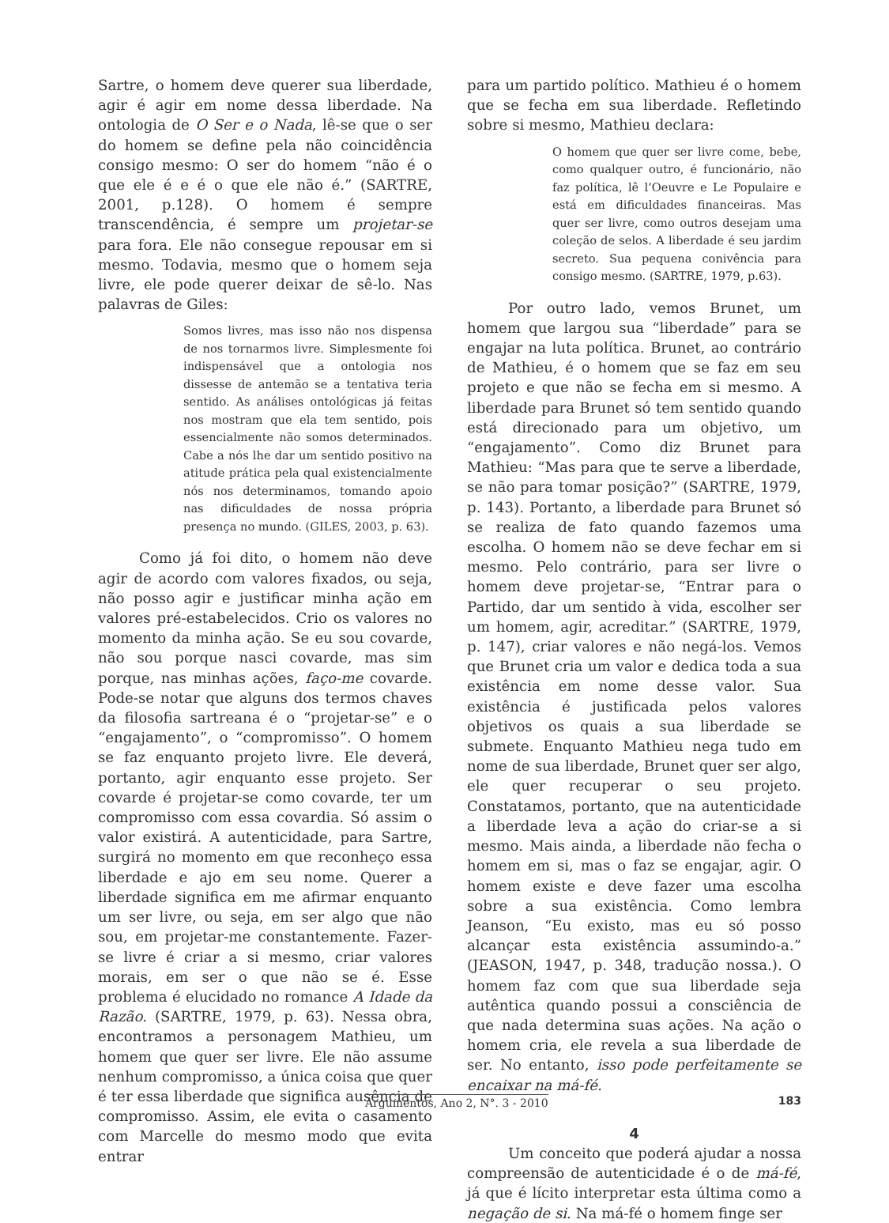Sartre, o homem deve querer sua liberdade, agir é agir em nome dessa liberdade. Na ontologia de O Ser e o Nada, lê-se que o ser do homem se define pela não coincidência consigo mesmo: O ser do homem “não é o que ele é e é o que ele não é.” (SARTRE, 2001, p.128). O homem é sempre transcendência, é sempre um projetar-se para fora. Ele não consegue repousar em si mesmo. Todavia, mesmo que o homem seja livre, ele pode querer deixar de sê-lo. Nas palavras de Giles:
Somos livres, mas isso não nos dispensa de nos tornarmos livre. Simplesmente foi indispensável que a ontologia nos dissesse de antemão se a tentativa teria sentido. As análises ontológicas já feitas nos mostram que ela tem sentido, pois essencialmente não somos determinados. Cabe a nós lhe dar um sentido positivo na atitude prática pela qual existencialmente nós nos determinamos, tomando apoio nas dificuldades de nossa própria presença no mundo. (GILES, 2003, p. 63).
Como já foi dito, o homem não deve agir de acordo com valores fixados, ou seja, não posso agir e justificar minha ação em valores pré-estabelecidos. Crio os valores no momento da minha ação. Se eu sou covarde, não sou porque nasci covarde, mas sim porque, nas minhas ações, faço-me covarde. Pode-se notar que alguns dos termos chaves da filosofia sartreana é o “projetar-se” e o “engajamento”, o “compromisso”. O homem se faz enquanto projeto livre. Ele deverá, portanto, agir enquanto esse projeto. Ser covarde é projetar-se como covarde, ter um compromisso com essa covardia. Só assim o valor existirá. A autenticidade, para Sartre, surgirá no momento em que reconheço essa liberdade e ajo em seu nome. Querer a liberdade significa em me afirmar enquanto um ser livre, ou seja, em ser algo que não sou, em projetar-me constantemente. Fazer-se livre é criar a si mesmo, criar valores morais, em ser o que não se é. Esse problema é elucidado no romance A Idade da Razão. (SARTRE, 1979, p. 63). Nessa obra, encontramos a personagem Mathieu, um homem que quer ser livre. Ele não assume nenhum compromisso, a única coisa que quer é ter essa liberdade que significa ausência de compromisso. Assim, ele evita o casamento com Marcelle do mesmo modo que evita entrar
para um partido político. Mathieu é o homem que se fecha em sua liberdade. Refletindo sobre si mesmo, Mathieu declara:
O homem que quer ser livre come, bebe, como qualquer outro, é funcionário, não faz política, lê l’Oeuvre e Le Populaire e está em dificuldades financeiras. Mas quer ser livre, como outros desejam uma coleção de selos. A liberdade é seu jardim secreto. Sua pequena conivência para consigo mesmo. (SARTRE, 1979, p.63).
Por outro lado, vemos Brunet, um homem que largou sua “liberdade” para se engajar na luta política. Brunet, ao contrário de Mathieu, é o homem que se faz em seu projeto e que não se fecha em si mesmo. A liberdade para Brunet só tem sentido quando está direcionado para um objetivo, um “engajamento”. Como diz Brunet para Mathieu: “Mas para que te serve a liberdade, se não para tomar posição?” (SARTRE, 1979, p. 143). Portanto, a liberdade para Brunet só se realiza de fato quando fazemos uma escolha. O homem não se deve fechar em si mesmo. Pelo contrário, para ser livre o homem deve projetar-se, “Entrar para o Partido, dar um sentido à vida, escolher ser um homem, agir, acreditar.” (SARTRE, 1979, p. 147), criar valores e não negá-los. Vemos que Brunet cria um valor e dedica toda a sua existência em nome desse valor. Sua existência é justificada pelos valores objetivos os quais a sua liberdade se submete. Enquanto Mathieu nega tudo em nome de sua liberdade, Brunet quer ser algo, ele quer recuperar o seu projeto. Constatamos, portanto, que na autenticidade a liberdade leva a ação do criar-se a si mesmo. Mais ainda, a liberdade não fecha o homem em si, mas o faz se engajar, agir. O homem existe e deve fazer uma escolha sobre a sua existência. Como lembra Jeanson, “Eu existo, mas eu só posso alcançar esta existência assumindo-a.” (JEASON, 1947, p. 348, tradução nossa.). O homem faz com que sua liberdade seja autêntica quando possui a consciência de que nada determina suas ações. Na ação o homem cria, ele revela a sua liberdade de ser. No entanto, isso pode perfeitamente se encaixar na má-fé.
4
Um conceito que poderá ajudar a nossa compreensão de autenticidade é o de má-fé, já que é lícito interpretar esta última como a negação de si. Na má-fé o homem finge ser
Argumentos, Ano 2, N°. 3 - 2010 183